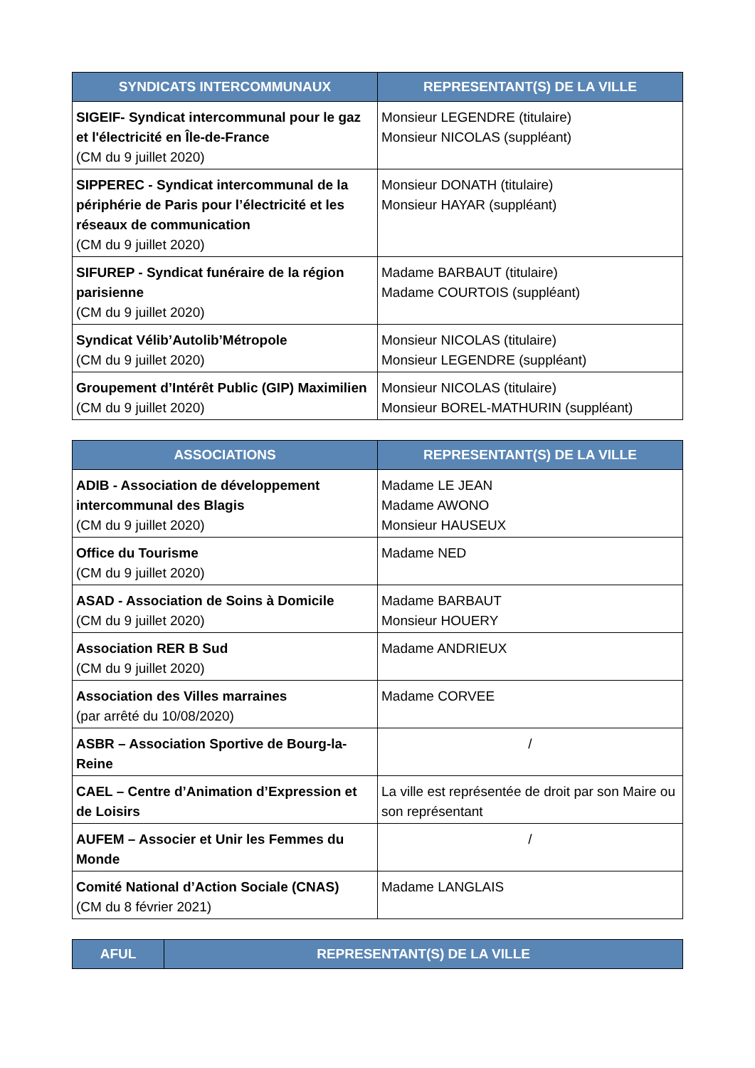| SYNDICATS INTERCOMMUNAUX | REPRESENTANT(S) DE LA VILLE |
| --- | --- |
| SIGEIF- Syndicat intercommunal pour le gaz et l'électricité en Île-de-France (CM du 9 juillet 2020) | Monsieur LEGENDRE (titulaire) Monsieur NICOLAS (suppléant) |
| SIPPEREC - Syndicat intercommunal de la périphérie de Paris pour l’électricité et les réseaux de communication (CM du 9 juillet 2020) | Monsieur DONATH (titulaire) Monsieur HAYAR (suppléant) |
| SIFUREP - Syndicat funéraire de la région parisienne (CM du 9 juillet 2020) | Madame BARBAUT (titulaire) Madame COURTOIS (suppléant) |
| Syndicat Vélib’Autolib’Métropole (CM du 9 juillet 2020) | Monsieur NICOLAS (titulaire) Monsieur LEGENDRE (suppléant) |
| Groupement d’Intérêt Public (GIP) Maximilien (CM du 9 juillet 2020) | Monsieur NICOLAS (titulaire) Monsieur BOREL-MATHURIN (suppléant) |
| ASSOCIATIONS | REPRESENTANT(S) DE LA VILLE |
| --- | --- |
| ADIB - Association de développement intercommunal des Blagis (CM du 9 juillet 2020) | Madame LE JEAN Madame AWONO Monsieur HAUSEUX |
| Office du Tourisme (CM du 9 juillet 2020) | Madame NED |
| ASAD - Association de Soins à Domicile (CM du 9 juillet 2020) | Madame BARBAUT Monsieur HOUERY |
| Association RER B Sud (CM du 9 juillet 2020) | Madame ANDRIEUX |
| Association des Villes marraines (par arrêté du 10/08/2020) | Madame CORVEE |
| ASBR – Association Sportive de Bourg-la-Reine | / |
| CAEL – Centre d’Animation d’Expression et de Loisirs | La ville est représentée de droit par son Maire ou son représentant |
| AUFEM – Associer et Unir les Femmes du Monde | / |
| Comité National d’Action Sociale (CNAS) (CM du 8 février 2021) | Madame LANGLAIS |
| AFUL | REPRESENTANT(S) DE LA VILLE |
| --- | --- |